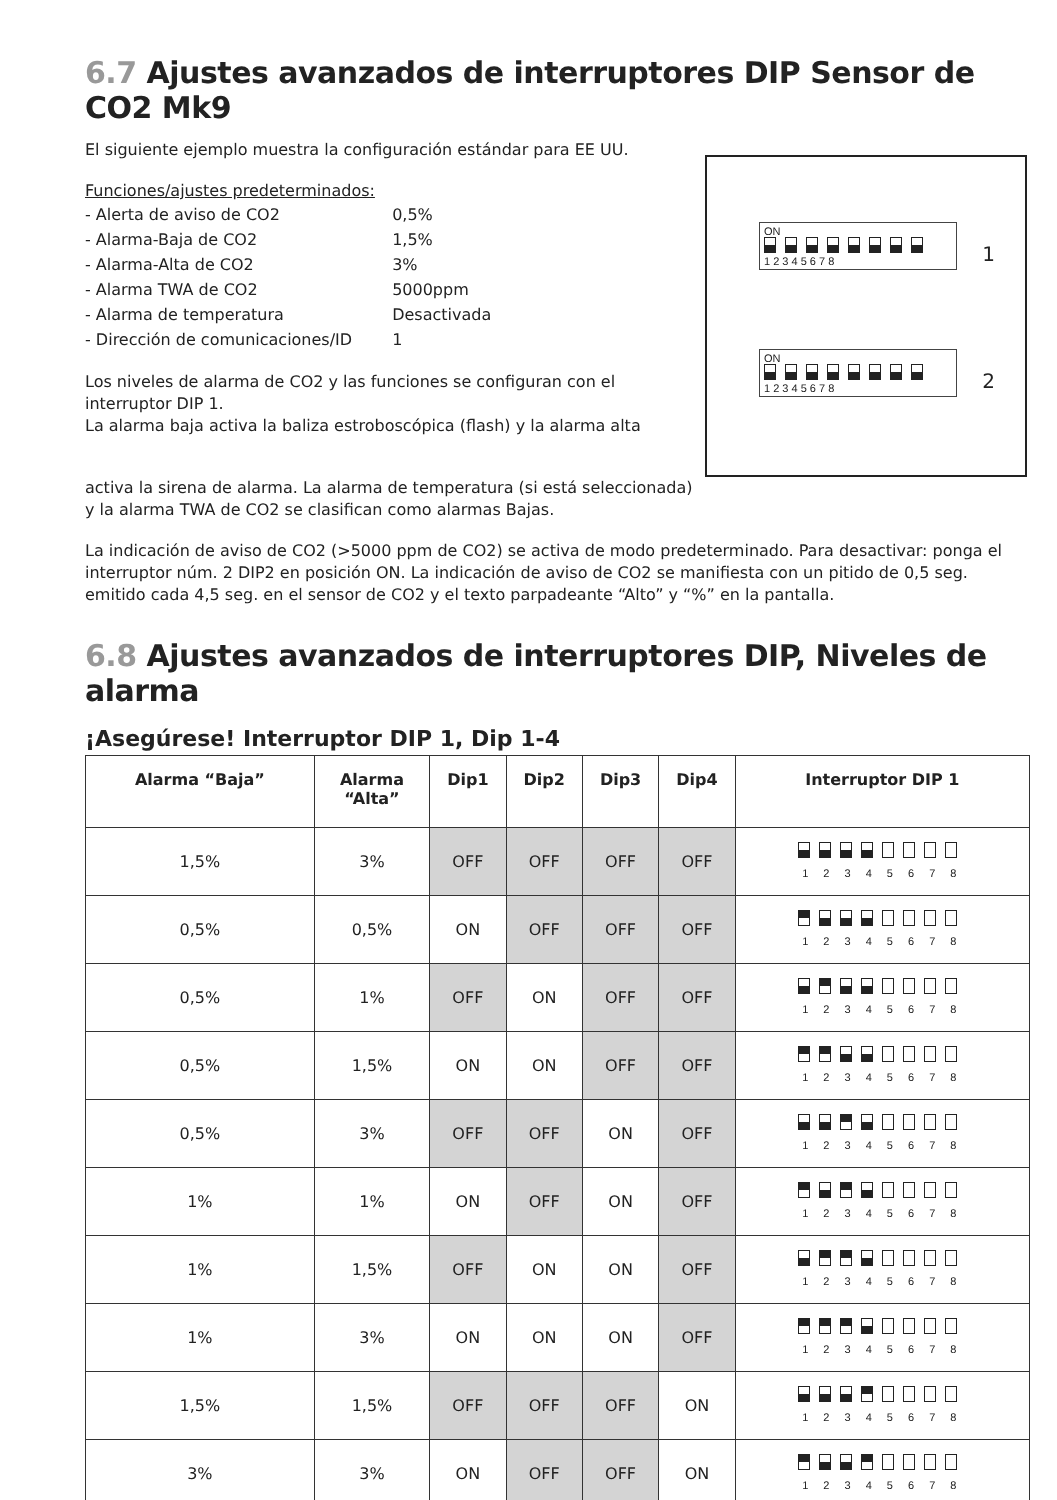6.7 Ajustes avanzados de interruptores DIP Sensor de CO2 Mk9
El siguiente ejemplo muestra la configuración estándar para EE UU.
Funciones/ajustes predeterminados:
| - Alerta de aviso de CO2 | 0,5% |
| - Alarma-Baja de CO2 | 1,5% |
| - Alarma-Alta de CO2 | 3% |
| - Alarma TWA de CO2 | 5000ppm |
| - Alarma de temperatura | Desactivada |
| - Dirección de comunicaciones/ID | 1 |
Los niveles de alarma de CO2 y las funciones se configuran con el interruptor DIP 1.
La alarma baja activa la baliza estroboscópica (flash) y la alarma alta
ON
1 2 3 4 5 6 7 8
1
ON
1 2 3 4 5 6 7 8
2
activa la sirena de alarma. La alarma de temperatura (si está seleccionada)
y la alarma TWA de CO2 se clasifican como alarmas Bajas.
La indicación de aviso de CO2 (>5000 ppm de CO2) se activa de modo predeterminado. Para desactivar: ponga el interruptor núm. 2 DIP2 en posición ON. La indicación de aviso de CO2 se manifiesta con un pitido de 0,5 seg. emitido cada 4,5 seg. en el sensor de CO2 y el texto parpadeante “Alto” y “%” en la pantalla.
6.8 Ajustes avanzados de interruptores DIP, Niveles de alarma
¡Asegúrese! Interruptor DIP 1, Dip 1-4
| Alarma “Baja” | Alarma “Alta” | Dip1 | Dip2 | Dip3 | Dip4 | Interruptor DIP 1 |
| --- | --- | --- | --- | --- | --- | --- |
| 1,5% | 3% | OFF | OFF | OFF | OFF | 1 2 3 4 5 6 7 8 |
| 0,5% | 0,5% | ON | OFF | OFF | OFF | 1 2 3 4 5 6 7 8 |
| 0,5% | 1% | OFF | ON | OFF | OFF | 1 2 3 4 5 6 7 8 |
| 0,5% | 1,5% | ON | ON | OFF | OFF | 1 2 3 4 5 6 7 8 |
| 0,5% | 3% | OFF | OFF | ON | OFF | 1 2 3 4 5 6 7 8 |
| 1% | 1% | ON | OFF | ON | OFF | 1 2 3 4 5 6 7 8 |
| 1% | 1,5% | OFF | ON | ON | OFF | 1 2 3 4 5 6 7 8 |
| 1% | 3% | ON | ON | ON | OFF | 1 2 3 4 5 6 7 8 |
| 1,5% | 1,5% | OFF | OFF | OFF | ON | 1 2 3 4 5 6 7 8 |
| 3% | 3% | ON | OFF | OFF | ON | 1 2 3 4 5 6 7 8 |